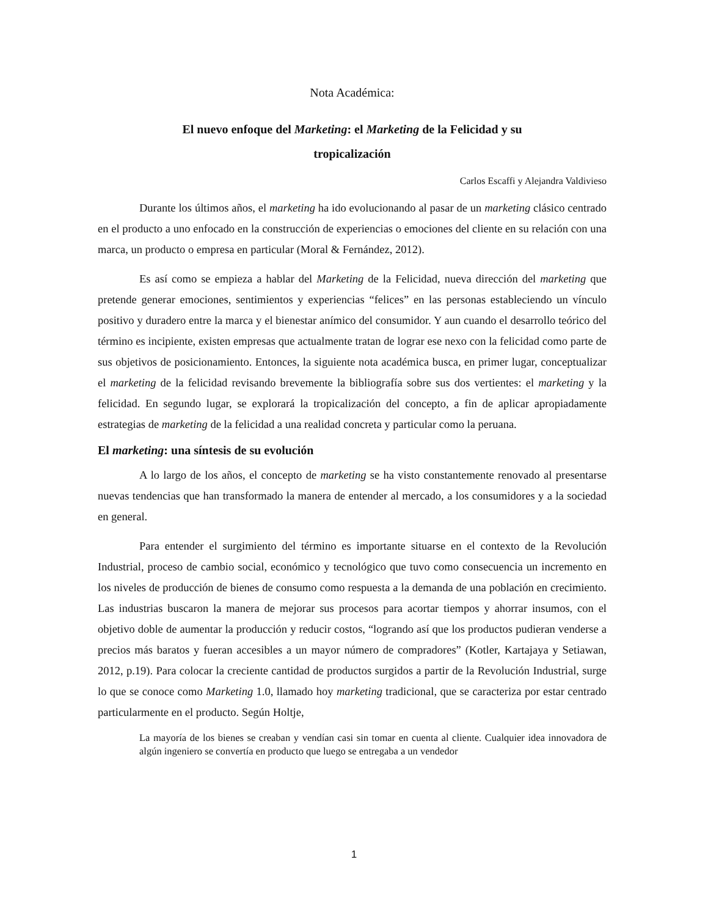Nota Académica:
El nuevo enfoque del Marketing: el Marketing de la Felicidad y su
tropicalización
Carlos Escaffi y Alejandra Valdivieso
Durante los últimos años, el marketing ha ido evolucionando al pasar de un marketing clásico centrado en el producto a uno enfocado en la construcción de experiencias o emociones del cliente en su relación con una marca, un producto o empresa en particular (Moral & Fernández, 2012).
Es así como se empieza a hablar del Marketing de la Felicidad, nueva dirección del marketing que pretende generar emociones, sentimientos y experiencias “felices” en las personas estableciendo un vínculo positivo y duradero entre la marca y el bienestar anímico del consumidor. Y aun cuando el desarrollo teórico del término es incipiente, existen empresas que actualmente tratan de lograr ese nexo con la felicidad como parte de sus objetivos de posicionamiento. Entonces, la siguiente nota académica busca, en primer lugar, conceptualizar el marketing de la felicidad revisando brevemente la bibliografía sobre sus dos vertientes: el marketing y la felicidad. En segundo lugar, se explorará la tropicalización del concepto, a fin de aplicar apropiadamente estrategias de marketing de la felicidad a una realidad concreta y particular como la peruana.
El marketing: una síntesis de su evolución
A lo largo de los años, el concepto de marketing se ha visto constantemente renovado al presentarse nuevas tendencias que han transformado la manera de entender al mercado, a los consumidores y a la sociedad en general.
Para entender el surgimiento del término es importante situarse en el contexto de la Revolución Industrial, proceso de cambio social, económico y tecnológico que tuvo como consecuencia un incremento en los niveles de producción de bienes de consumo como respuesta a la demanda de una población en crecimiento. Las industrias buscaron la manera de mejorar sus procesos para acortar tiempos y ahorrar insumos, con el objetivo doble de aumentar la producción y reducir costos, “logrando así que los productos pudieran venderse a precios más baratos y fueran accesibles a un mayor número de compradores” (Kotler, Kartajaya y Setiawan, 2012, p.19). Para colocar la creciente cantidad de productos surgidos a partir de la Revolución Industrial, surge lo que se conoce como Marketing 1.0, llamado hoy marketing tradicional, que se caracteriza por estar centrado particularmente en el producto. Según Holtje,
La mayoría de los bienes se creaban y vendían casi sin tomar en cuenta al cliente. Cualquier idea innovadora de algún ingeniero se convertía en producto que luego se entregaba a un vendedor
1